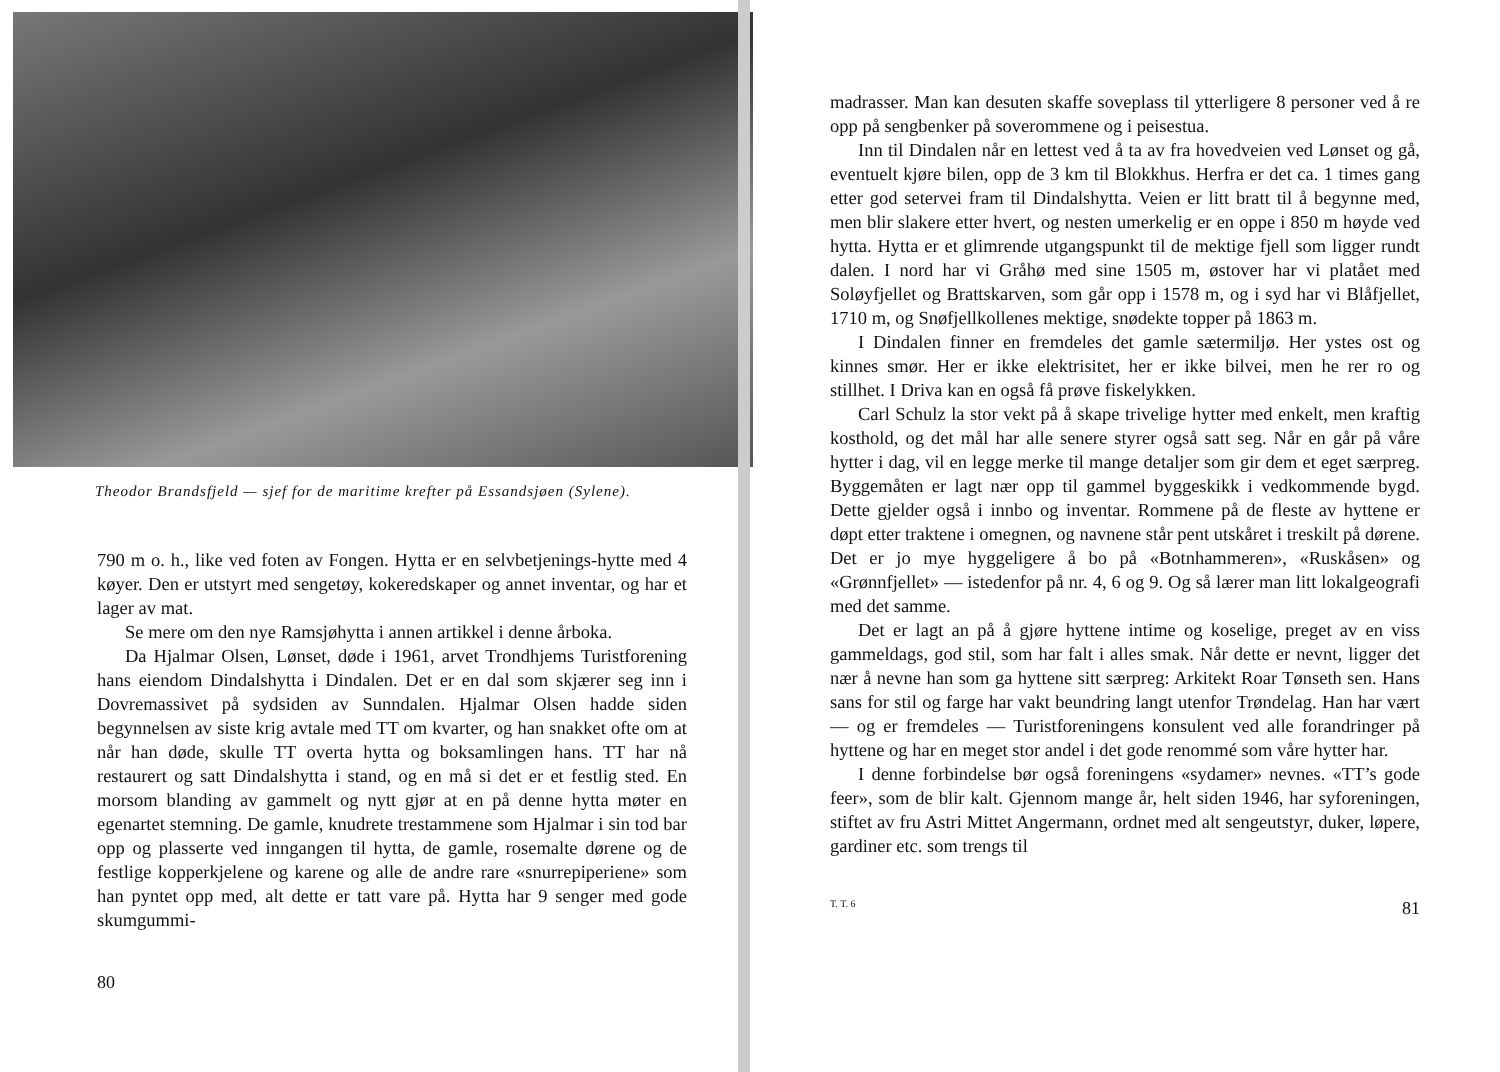Theodor Brandsfjeld — sjef for de maritime krefter på Essandsjøen (Sylene).
790 m o. h., like ved foten av Fongen. Hytta er en selvbetjenings-hytte med 4 køyer. Den er utstyrt med sengetøy, kokeredskaper og annet inventar, og har et lager av mat.
Se mere om den nye Ramsjøhytta i annen artikkel i denne årboka.
Da Hjalmar Olsen, Lønset, døde i 1961, arvet Trondhjems Turistforening hans eiendom Dindalshytta i Dindalen. Det er en dal som skjærer seg inn i Dovremassivet på sydsiden av Sunndalen. Hjalmar Olsen hadde siden begynnelsen av siste krig avtale med TT om kvarter, og han snakket ofte om at når han døde, skulle TT overta hytta og boksamlingen hans. TT har nå restaurert og satt Dindalshytta i stand, og en må si det er et festlig sted. En morsom blanding av gammelt og nytt gjør at en på denne hytta møter en egenartet stemning. De gamle, knudrete trestammene som Hjalmar i sin tod bar opp og plasserte ved inngangen til hytta, de gamle, rosemalte dørene og de festlige kopperkjelene og karene og alle de andre rare «snurrepiperiene» som han pyntet opp med, alt dette er tatt vare på. Hytta har 9 senger med gode skumgummi-
80
madrasser. Man kan desuten skaffe soveplass til ytterligere 8 personer ved å re opp på sengbenker på soverommene og i peisestua.
Inn til Dindalen når en lettest ved å ta av fra hovedveien ved Lønset og gå, eventuelt kjøre bilen, opp de 3 km til Blokkhus. Herfra er det ca. 1 times gang etter god setervei fram til Dindalshytta. Veien er litt bratt til å begynne med, men blir slakere etter hvert, og nesten umerkelig er en oppe i 850 m høyde ved hytta. Hytta er et glimrende utgangspunkt til de mektige fjell som ligger rundt dalen. I nord har vi Gråhø med sine 1505 m, østover har vi platået med Soløyfjellet og Brattskarven, som går opp i 1578 m, og i syd har vi Blåfjellet, 1710 m, og Snøfjellkollenes mektige, snødekte topper på 1863 m.
I Dindalen finner en fremdeles det gamle sætermiljø. Her ystes ost og kinnes smør. Her er ikke elektrisitet, her er ikke bilvei, men he rer ro og stillhet. I Driva kan en også få prøve fiskelykken.
Carl Schulz la stor vekt på å skape trivelige hytter med enkelt, men kraftig kosthold, og det mål har alle senere styrer også satt seg. Når en går på våre hytter i dag, vil en legge merke til mange detaljer som gir dem et eget særpreg. Byggemåten er lagt nær opp til gammel byggeskikk i vedkommende bygd. Dette gjelder også i innbo og inventar. Rommene på de fleste av hyttene er døpt etter traktene i omegnen, og navnene står pent utskåret i treskilt på dørene. Det er jo mye hyggeligere å bo på «Botnhammeren», «Ruskåsen» og «Grønnfjellet» — istedenfor på nr. 4, 6 og 9. Og så lærer man litt lokalgeografi med det samme.
Det er lagt an på å gjøre hyttene intime og koselige, preget av en viss gammeldags, god stil, som har falt i alles smak. Når dette er nevnt, ligger det nær å nevne han som ga hyttene sitt særpreg: Arkitekt Roar Tønseth sen. Hans sans for stil og farge har vakt beundring langt utenfor Trøndelag. Han har vært — og er fremdeles — Turistforeningens konsulent ved alle forandringer på hyttene og har en meget stor andel i det gode renommé som våre hytter har.
I denne forbindelse bør også foreningens «sydamer» nevnes. «TT’s gode feer», som de blir kalt. Gjennom mange år, helt siden 1946, har syforeningen, stiftet av fru Astri Mittet Angermann, ordnet med alt sengeutstyr, duker, løpere, gardiner etc. som trengs til
T. T. 6 81